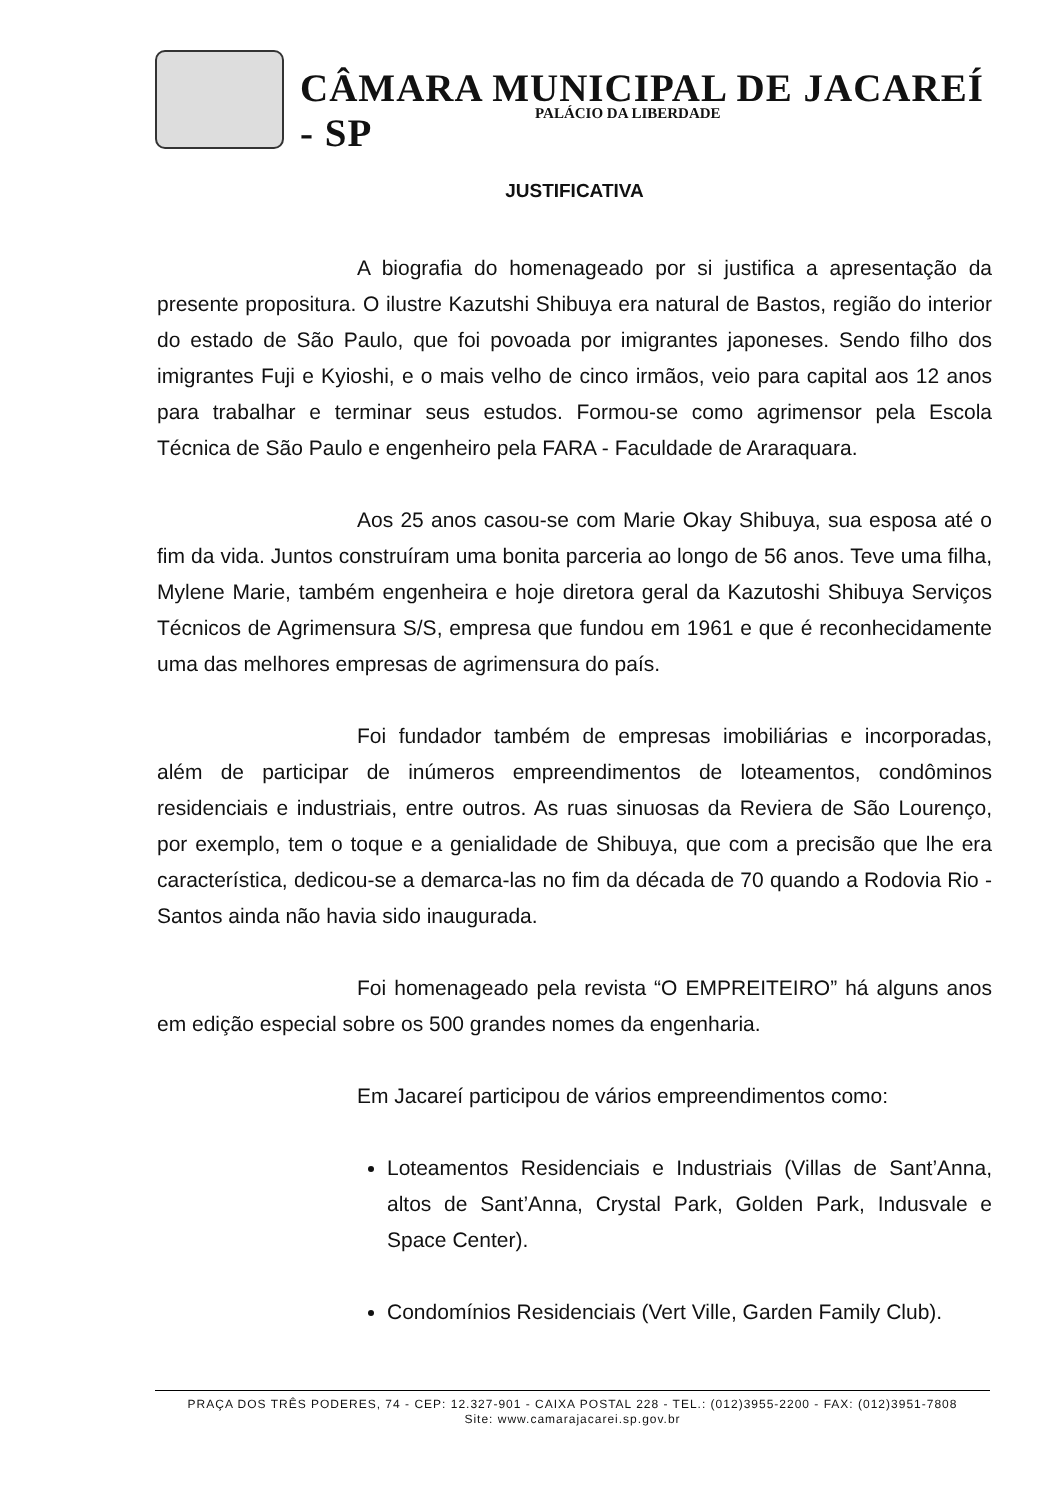CÂMARA MUNICIPAL DE JACAREÍ - SP
PALÁCIO DA LIBERDADE
JUSTIFICATIVA
A biografia do homenageado por si justifica a apresentação da presente propositura. O ilustre Kazutshi Shibuya era natural de Bastos, região do interior do estado de São Paulo, que foi povoada por imigrantes japoneses. Sendo filho dos imigrantes Fuji e Kyioshi, e o mais velho de cinco irmãos, veio para capital aos 12 anos para trabalhar e terminar seus estudos. Formou-se como agrimensor pela Escola Técnica de São Paulo e engenheiro pela FARA - Faculdade de Araraquara.
Aos 25 anos casou-se com Marie Okay Shibuya, sua esposa até o fim da vida. Juntos construíram uma bonita parceria ao longo de 56 anos. Teve uma filha, Mylene Marie, também engenheira e hoje diretora geral da Kazutoshi Shibuya Serviços Técnicos de Agrimensura S/S, empresa que fundou em 1961 e que é reconhecidamente uma das melhores empresas de agrimensura do país.
Foi fundador também de empresas imobiliárias e incorporadas, além de participar de inúmeros empreendimentos de loteamentos, condôminos residenciais e industriais, entre outros. As ruas sinuosas da Reviera de São Lourenço, por exemplo, tem o toque e a genialidade de Shibuya, que com a precisão que lhe era característica, dedicou-se a demarca-las no fim da década de 70 quando a Rodovia Rio - Santos ainda não havia sido inaugurada.
Foi homenageado pela revista “O EMPREITEIRO” há alguns anos em edição especial sobre os 500 grandes nomes da engenharia.
Em Jacareí participou de vários empreendimentos como:
Loteamentos Residenciais e Industriais (Villas de Sant’Anna, altos de Sant’Anna, Crystal Park, Golden Park, Indusvale e Space Center).
Condomínios Residenciais (Vert Ville, Garden Family Club).
PRAÇA DOS TRÊS PODERES, 74 - CEP: 12.327-901 - CAIXA POSTAL 228 - TEL.: (012)3955-2200 - FAX: (012)3951-7808
Site: www.camarajacarei.sp.gov.br